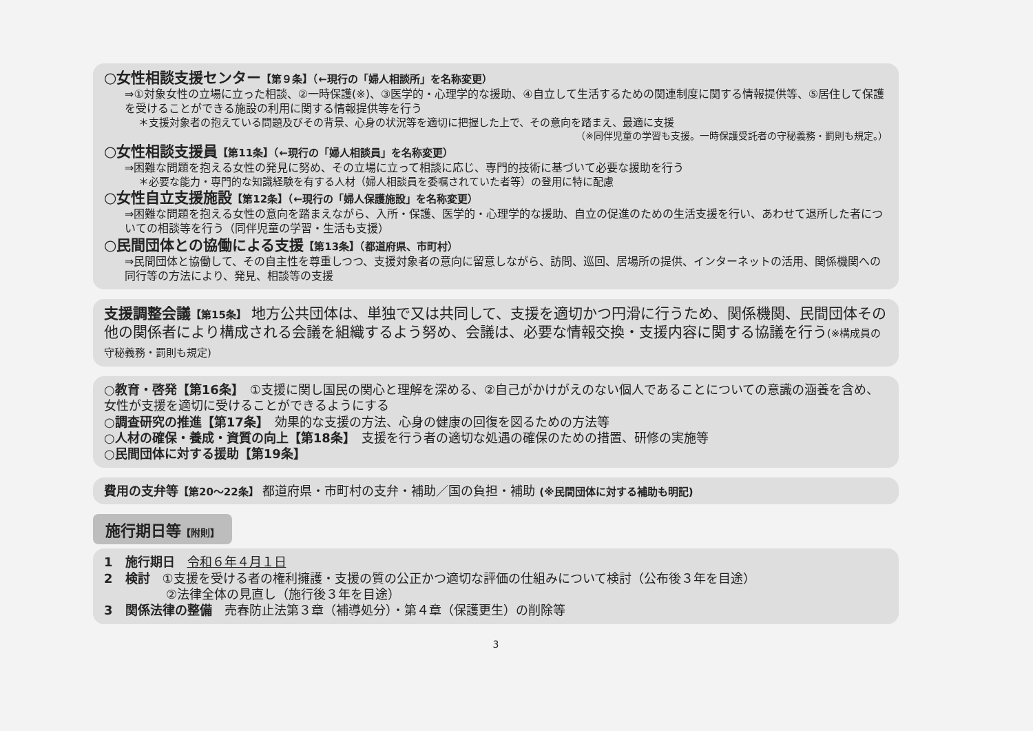○女性相談支援センター【第９条】（←現行の「婦人相談所」を名称変更）
⇒①対象女性の立場に立った相談、②一時保護(※)、③医学的・心理学的な援助、④自立して生活するための関連制度に関する情報提供等、⑤居住して保護を受けることができる施設の利用に関する情報提供等を行う
＊支援対象者の抱えている問題及びその背景、心身の状況等を適切に把握した上で、その意向を踏まえ、最適に支援
（※同伴児童の学習も支援。一時保護受託者の守秘義務・罰則も規定。）
○女性相談支援員【第11条】（←現行の「婦人相談員」を名称変更）
⇒困難な問題を抱える女性の発見に努め、その立場に立って相談に応じ、専門的技術に基づいて必要な援助を行う
＊必要な能力・専門的な知識経験を有する人材（婦人相談員を委嘱されていた者等）の登用に特に配慮
○女性自立支援施設【第12条】（←現行の「婦人保護施設」を名称変更）
⇒困難な問題を抱える女性の意向を踏まえながら、入所・保護、医学的・心理学的な援助、自立の促進のための生活支援を行い、あわせて退所した者についての相談等を行う（同伴児童の学習・生活も支援）
○民間団体との協働による支援【第13条】（都道府県、市町村）
⇒民間団体と協働して、その自主性を尊重しつつ、支援対象者の意向に留意しながら、訪問、巡回、居場所の提供、インターネットの活用、関係機関への同行等の方法により、発見、相談等の支援
支援調整会議【第15条】 地方公共団体は、単独で又は共同して、支援を適切かつ円滑に行うため、関係機関、民間団体その他の関係者により構成される会議を組織するよう努め、会議は、必要な情報交換・支援内容に関する協議を行う(※構成員の守秘義務・罰則も規定)
○教育・啓発【第16条】　①支援に関し国民の関心と理解を深める、②自己がかけがえのない個人であることについての意識の涵養を含め、女性が支援を適切に受けることができるようにする
○調査研究の推進【第17条】　効果的な支援の方法、心身の健康の回復を図るための方法等
○人材の確保・養成・資質の向上【第18条】　支援を行う者の適切な処遇の確保のための措置、研修の実施等
○民間団体に対する援助【第19条】
費用の支弁等【第20～22条】 都道府県・市町村の支弁・補助／国の負担・補助 (※民間団体に対する補助も明記)
施行期日等【附則】
1　施行期日　令和６年４月１日
2　検討　①支援を受ける者の権利擁護・支援の質の公正かつ適切な評価の仕組みについて検討（公布後３年を目途）
　　　　　②法律全体の見直し（施行後３年を目途）
3　関係法律の整備　売春防止法第３章（補導処分）・第４章（保護更生）の削除等
3